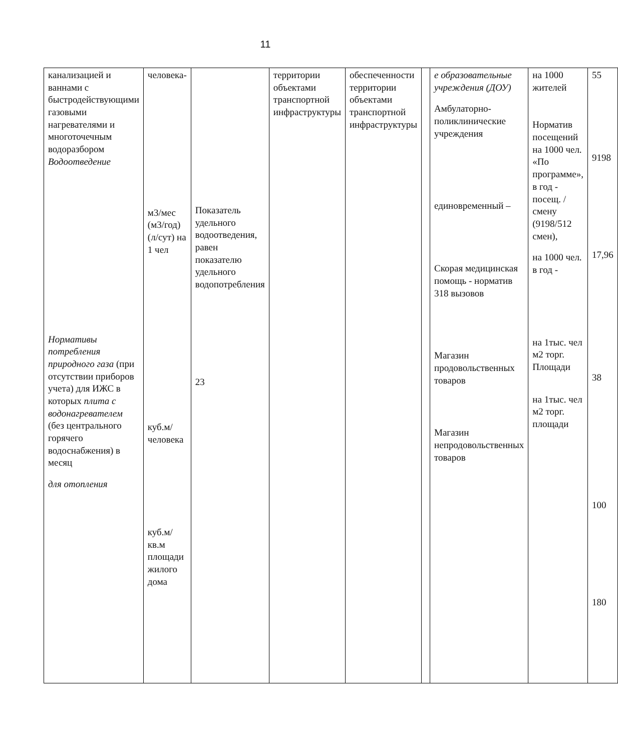11
| канализацией и ваннами с быстродействующими газовыми нагревателями и многоточечным водоразбором Водоотведение Нормативы потребления природного газа (при отсутствии приборов учета) для ИЖС в которых плита с водонагревателем (без центрального горячего водоснабжения) в месяц для отопления | человека- м3/мес (м3/год) (л/сут) на 1 чел куб.м/человека куб.м/кв.м площади жилого дома | Показатель удельного водоотведения, равен показателю удельного водопотребления 23 | территории объектами транспортной инфраструктуры | обеспеченности территории объектами транспортной инфраструктуры | | е образовательные учреждения (ДОУ) Амбулаторно-поликлинические учреждения единовременный – Скорая медицинская помощь - норматив 318 вызовов Магазин продовольственных товаров Магазин непродовольственных товаров | на 1000 жителей Норматив посещений на 1000 чел. «По программе», в год - посещ. /смену (9198/512 смен), на 1000 чел. в год - на 1тыс. чел м2 торг. Площади на 1тыс. чел м2 торг. площади | 55 9198 17,96 38 100 180 |